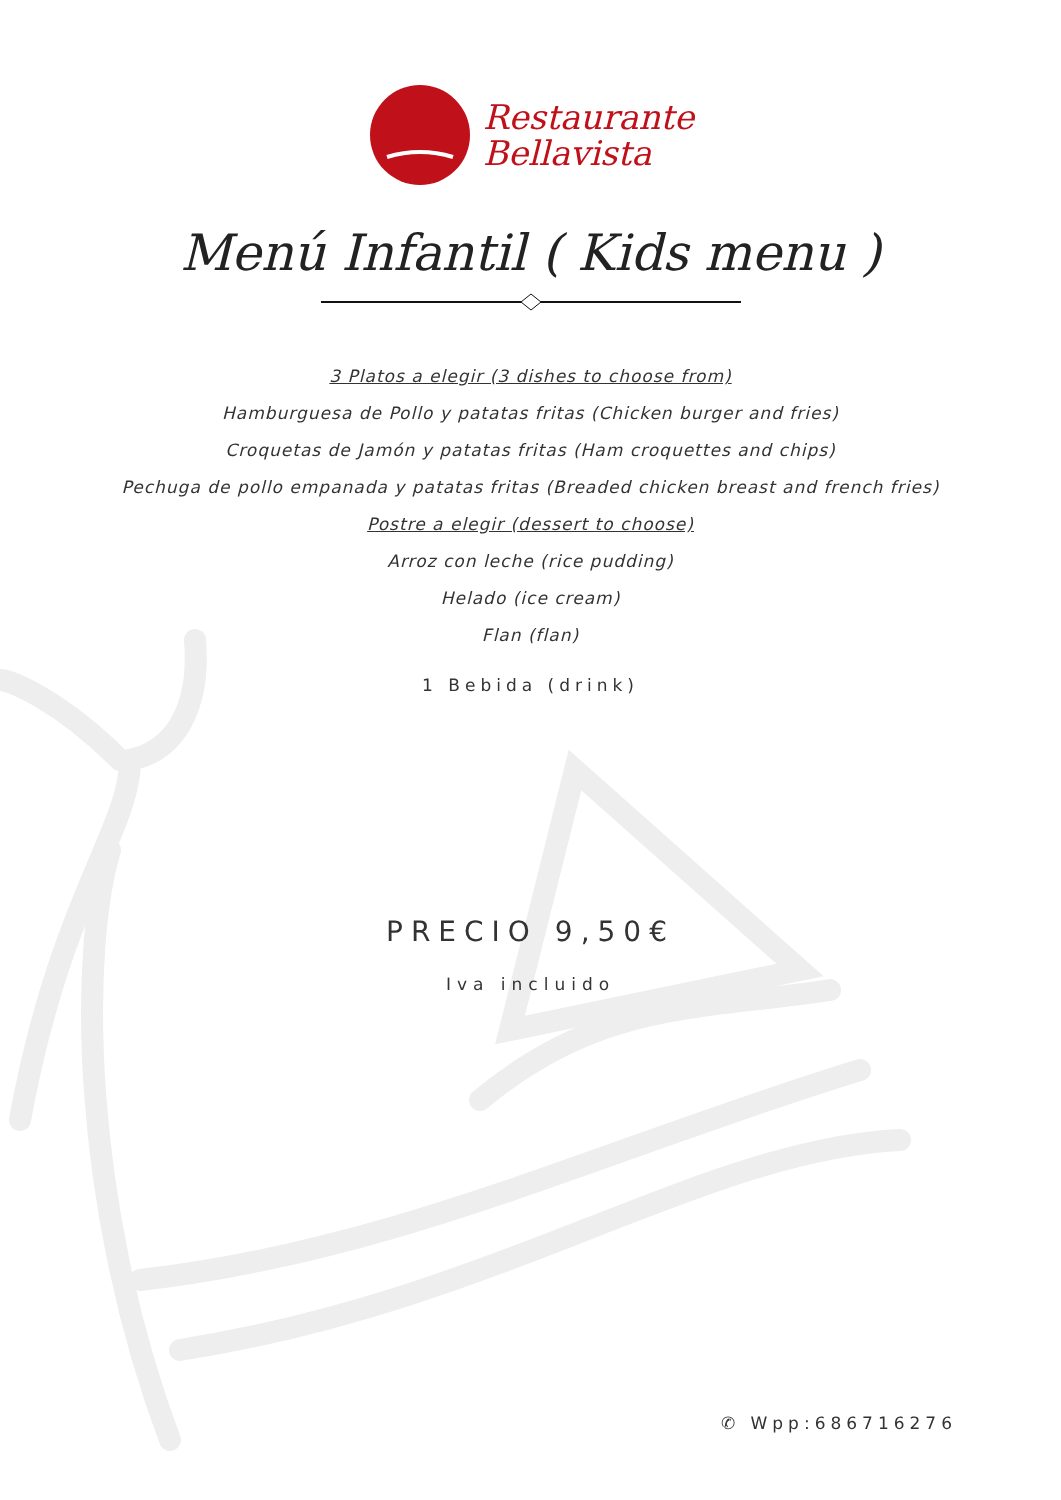Restaurante
Bellavista
Menú Infantil ( Kids menu )
3 Platos a elegir (3 dishes to choose from)
Hamburguesa de Pollo y patatas fritas (Chicken burger and fries)
Croquetas de Jamón y patatas fritas (Ham croquettes and chips)
Pechuga de pollo empanada y patatas fritas (Breaded chicken breast and french fries)
Postre a elegir (dessert to choose)
Arroz con leche (rice pudding)
Helado (ice cream)
Flan (flan)
1 Bebida (drink)
PRECIO 9,50€
Iva incluido
✆ Wpp:686716276